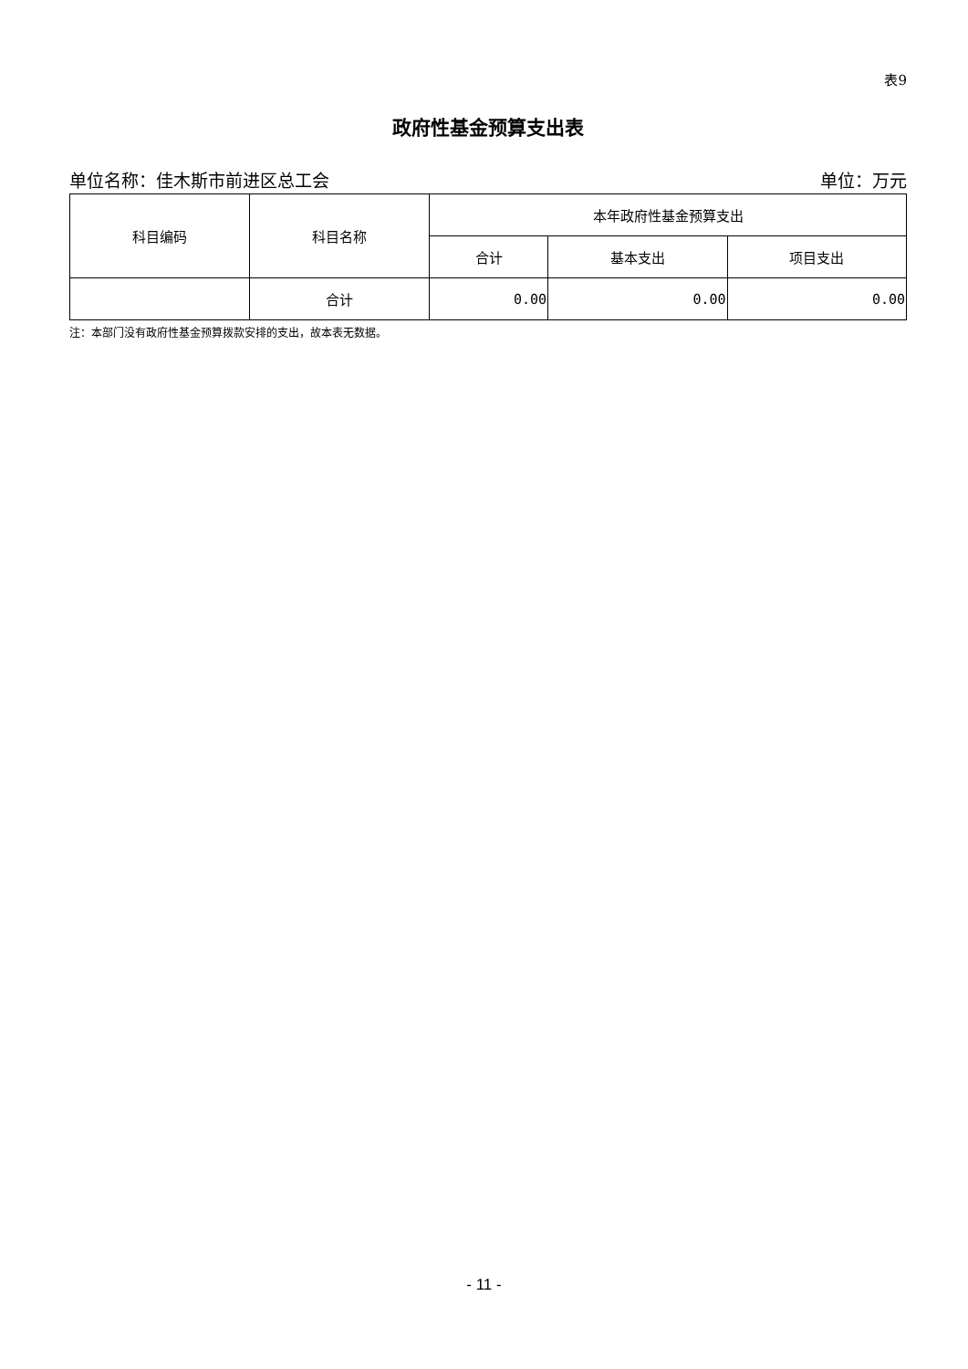表9
政府性基金预算支出表
单位名称：佳木斯市前进区总工会 单位：万元
| 科目编码 | 科目名称 | 本年政府性基金预算支出 | | |
| --- | --- | --- | --- | --- |
| | | 合计 | 基本支出 | 项目支出 |
| | 合计 | 0.00 | 0.00 | 0.00 |
注：本部门没有政府性基金预算拨款安排的支出，故本表无数据。
- 11 -